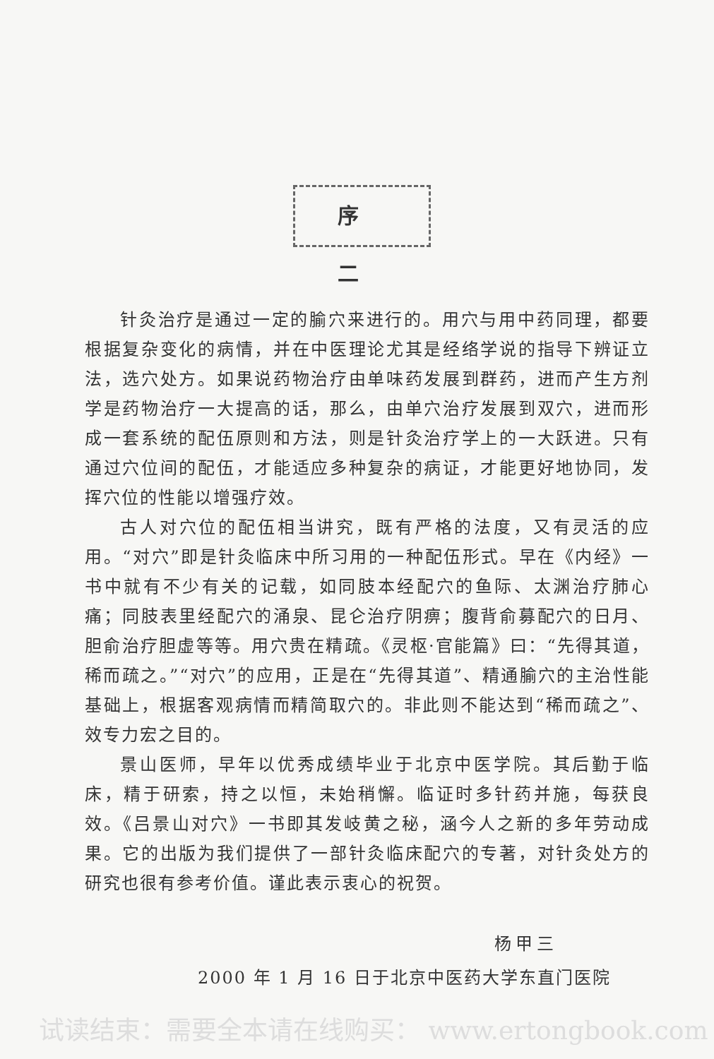序 二
针灸治疗是通过一定的腧穴来进行的。用穴与用中药同理，都要根据复杂变化的病情，并在中医理论尤其是经络学说的指导下辨证立法，选穴处方。如果说药物治疗由单味药发展到群药，进而产生方剂学是药物治疗一大提高的话，那么，由单穴治疗发展到双穴，进而形成一套系统的配伍原则和方法，则是针灸治疗学上的一大跃进。只有通过穴位间的配伍，才能适应多种复杂的病证，才能更好地协同，发挥穴位的性能以增强疗效。
古人对穴位的配伍相当讲究，既有严格的法度，又有灵活的应用。“对穴”即是针灸临床中所习用的一种配伍形式。早在《内经》一书中就有不少有关的记载，如同肢本经配穴的鱼际、太渊治疗肺心痛；同肢表里经配穴的涌泉、昆仑治疗阴痹；腹背俞募配穴的日月、胆俞治疗胆虚等等。用穴贵在精疏。《灵枢·官能篇》曰：“先得其道，稀而疏之。”“对穴”的应用，正是在“先得其道”、精通腧穴的主治性能基础上，根据客观病情而精简取穴的。非此则不能达到“稀而疏之”、效专力宏之目的。
景山医师，早年以优秀成绩毕业于北京中医学院。其后勤于临床，精于研索，持之以恒，未始稍懈。临证时多针药并施，每获良效。《吕景山对穴》一书即其发岐黄之秘，涵今人之新的多年劳动成果。它的出版为我们提供了一部针灸临床配穴的专著，对针灸处方的研究也很有参考价值。谨此表示衷心的祝贺。
杨甲三
2000 年 1 月 16 日于北京中医药大学东直门医院
试读结束：需要全本请在线购买： www.ertongbook.com